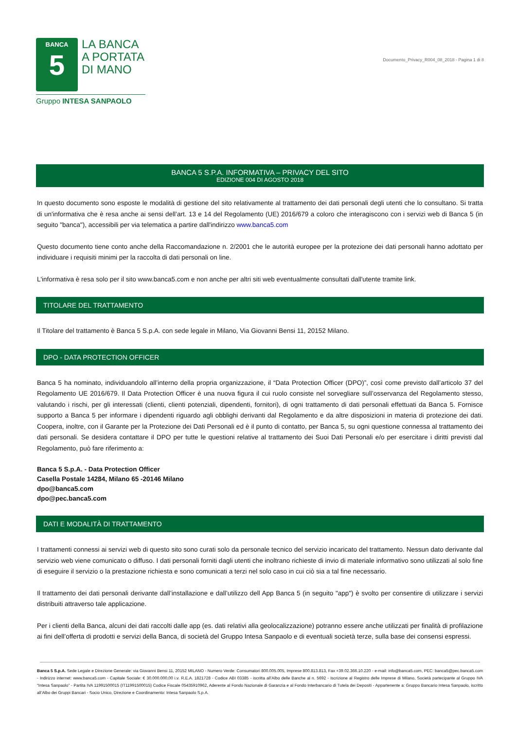BANCA
5
LA BANCA
A PORTATA
DI MANO
Gruppo INTESA SANPAOLO
Documento_Privacy_R004_08_2018 - Pagina 1 di 8
BANCA 5 S.P.A. INFORMATIVA – PRIVACY DEL SITO
EDIZIONE 004 DI AGOSTO 2018
In questo documento sono esposte le modalità di gestione del sito relativamente al trattamento dei dati personali degli utenti che lo consultano. Si tratta di un'informativa che è resa anche ai sensi dell’art. 13 e 14 del Regolamento (UE) 2016/679 a coloro che interagiscono con i servizi web di Banca 5 (in seguito "banca"), accessibili per via telematica a partire dall'indirizzo www.banca5.com
Questo documento tiene conto anche della Raccomandazione n. 2/2001 che le autorità europee per la protezione dei dati personali hanno adottato per individuare i requisiti minimi per la raccolta di dati personali on line.
L'informativa è resa solo per il sito www.banca5.com e non anche per altri siti web eventualmente consultati dall'utente tramite link.
TITOLARE DEL TRATTAMENTO
Il Titolare del trattamento è Banca 5 S.p.A. con sede legale in Milano, Via Giovanni Bensi 11, 20152 Milano.
DPO - DATA PROTECTION OFFICER
Banca 5 ha nominato, individuandolo all’interno della propria organizzazione, il “Data Protection Officer (DPO)”, così come previsto dall’articolo 37 del Regolamento UE 2016/679. Il Data Protection Officer è una nuova figura il cui ruolo consiste nel sorvegliare sull’osservanza del Regolamento stesso, valutando i rischi, per gli interessati (clienti, clienti potenziali, dipendenti, fornitori), di ogni trattamento di dati personali effettuati da Banca 5. Fornisce supporto a Banca 5 per informare i dipendenti riguardo agli obblighi derivanti dal Regolamento e da altre disposizioni in materia di protezione dei dati. Coopera, inoltre, con il Garante per la Protezione dei Dati Personali ed è il punto di contatto, per Banca 5, su ogni questione connessa al trattamento dei dati personali. Se desidera contattare il DPO per tutte le questioni relative al trattamento dei Suoi Dati Personali e/o per esercitare i diritti previsti dal Regolamento, può fare riferimento a:
Banca 5 S.p.A. - Data Protection Officer
Casella Postale 14284, Milano 65 -20146 Milano
dpo@banca5.com
dpo@pec.banca5.com
DATI E MODALITÀ DI TRATTAMENTO
I trattamenti connessi ai servizi web di questo sito sono curati solo da personale tecnico del servizio incaricato del trattamento. Nessun dato derivante dal servizio web viene comunicato o diffuso. I dati personali forniti dagli utenti che inoltrano richieste di invio di materiale informativo sono utilizzati al solo fine di eseguire il servizio o la prestazione richiesta e sono comunicati a terzi nel solo caso in cui ciò sia a tal fine necessario.
Il trattamento dei dati personali derivante dall’installazione e dall’utilizzo dell App Banca 5 (in seguito "app") è svolto per consentire di utilizzare i servizi distribuiti attraverso tale applicazione.
Per i clienti della Banca, alcuni dei dati raccolti dalle app (es. dati relativi alla geolocalizzazione) potranno essere anche utilizzati per finalità di profilazione ai fini dell’offerta di prodotti e servizi della Banca, di società del Gruppo Intesa Sanpaolo e di eventuali società terze, sulla base dei consensi espressi.
Banca 5 S.p.A. Sede Legale e Direzione Generale: via Giovanni Bensi 11, 20152 MILANO - Numero Verde: Consumatori 800.005.005, Imprese 800.813.813, Fax +39.02.366.10.220 - e-mail: info@banca5.com, PEC: banca5@pec.banca5.com - Indirizzo internet: www.banca5.com - Capitale Sociale: € 30.000.000,00 i.v. R.E.A. 1821728 - Codice ABI 03385 - iscritta all’Albo delle Banche al n. 5692 - Iscrizione al Registro delle Imprese di Milano, Società partecipante al Gruppo IVA “Intesa Sanpaolo” - Partita IVA 11991500015 (IT11991500015) Codice Fiscale 05435910962, Aderente al Fondo Nazionale di Garanzia e al Fondo Interbancario di Tutela dei Depositi - Appartenente a: Gruppo Bancario Intesa Sanpaolo, iscritto all’Albo dei Gruppi Bancari - Socio Unico, Direzione e Coordinamento: Intesa Sanpaolo S.p.A.